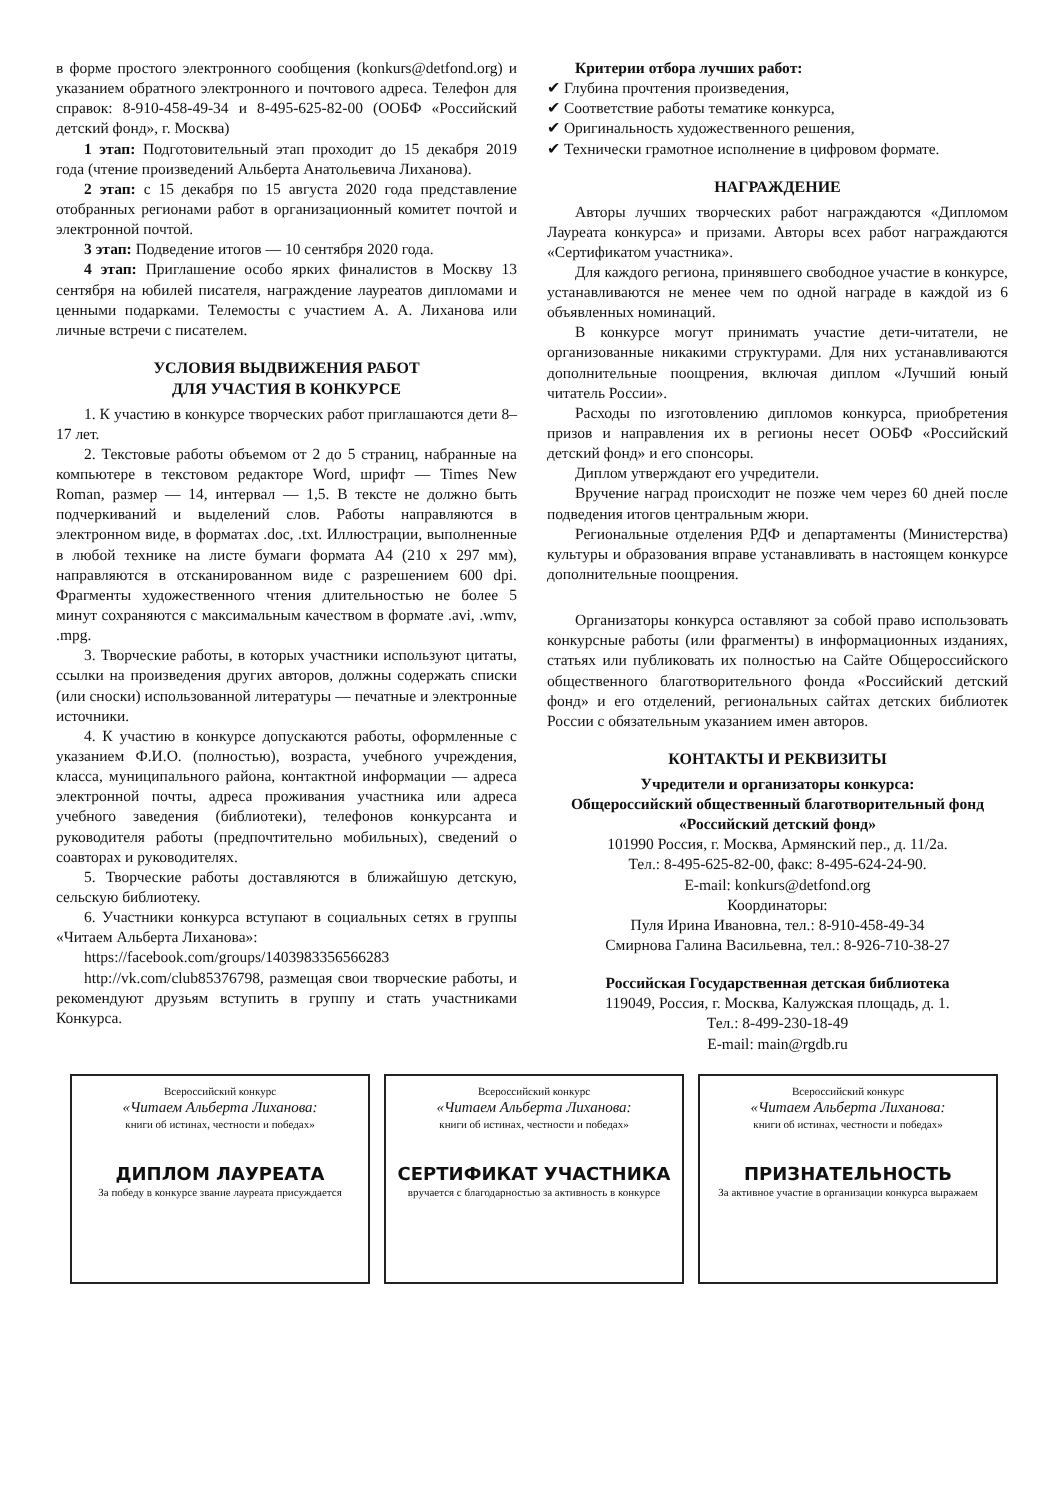в форме простого электронного сообщения (konkurs@detfond.org) и указанием обратного электронного и почтового адреса. Телефон для справок: 8-910-458-49-34 и 8-495-625-82-00 (ООБФ «Российский детский фонд», г. Москва)
1 этап: Подготовительный этап проходит до 15 декабря 2019 года (чтение произведений Альберта Анатольевича Лиханова).
2 этап: с 15 декабря по 15 августа 2020 года представление отобранных регионами работ в организационный комитет почтой и электронной почтой.
3 этап: Подведение итогов — 10 сентября 2020 года.
4 этап: Приглашение особо ярких финалистов в Москву 13 сентября на юбилей писателя, награждение лауреатов дипломами и ценными подарками. Телемосты с участием А. А. Лиханова или личные встречи с писателем.
УСЛОВИЯ ВЫДВИЖЕНИЯ РАБОТ
ДЛЯ УЧАСТИЯ В КОНКУРСЕ
1. К участию в конкурсе творческих работ приглашаются дети 8–17 лет.
2. Текстовые работы объемом от 2 до 5 страниц, набранные на компьютере в текстовом редакторе Word, шрифт — Times New Roman, размер — 14, интервал — 1,5. В тексте не должно быть подчеркиваний и выделений слов. Работы направляются в электронном виде, в форматах .doc, .txt. Иллюстрации, выполненные в любой технике на листе бумаги формата А4 (210 х 297 мм), направляются в отсканированном виде с разрешением 600 dpi. Фрагменты художественного чтения длительностью не более 5 минут сохраняются с максимальным качеством в формате .avi, .wmv, .mpg.
3. Творческие работы, в которых участники используют цитаты, ссылки на произведения других авторов, должны содержать списки (или сноски) использованной литературы — печатные и электронные источники.
4. К участию в конкурсе допускаются работы, оформленные с указанием Ф.И.О. (полностью), возраста, учебного учреждения, класса, муниципального района, контактной информации — адреса электронной почты, адреса проживания участника или адреса учебного заведения (библиотеки), телефонов конкурсанта и руководителя работы (предпочтительно мобильных), сведений о соавторах и руководителях.
5. Творческие работы доставляются в ближайшую детскую, сельскую библиотеку.
6. Участники конкурса вступают в социальных сетях в группы «Читаем Альберта Лиханова»:
https://facebook.com/groups/1403983356566283
http://vk.com/club85376798, размещая свои творческие работы, и рекомендуют друзьям вступить в группу и стать участниками Конкурса.
Критерии отбора лучших работ:
✔ Глубина прочтения произведения,
✔ Соответствие работы тематике конкурса,
✔ Оригинальность художественного решения,
✔ Технически грамотное исполнение в цифровом формате.
НАГРАЖДЕНИЕ
Авторы лучших творческих работ награждаются «Дипломом Лауреата конкурса» и призами. Авторы всех работ награждаются «Сертификатом участника».
Для каждого региона, принявшего свободное участие в конкурсе, устанавливаются не менее чем по одной награде в каждой из 6 объявленных номинаций.
В конкурсе могут принимать участие дети-читатели, не организованные никакими структурами. Для них устанавливаются дополнительные поощрения, включая диплом «Лучший юный читатель России».
Расходы по изготовлению дипломов конкурса, приобретения призов и направления их в регионы несет ООБФ «Российский детский фонд» и его спонсоры.
Диплом утверждают его учредители.
Вручение наград происходит не позже чем через 60 дней после подведения итогов центральным жюри.
Региональные отделения РДФ и департаменты (Министерства) культуры и образования вправе устанавливать в настоящем конкурсе дополнительные поощрения.
Организаторы конкурса оставляют за собой право использовать конкурсные работы (или фрагменты) в информационных изданиях, статьях или публиковать их полностью на Сайте Общероссийского общественного благотворительного фонда «Российский детский фонд» и его отделений, региональных сайтах детских библиотек России с обязательным указанием имен авторов.
КОНТАКТЫ И РЕКВИЗИТЫ
Учредители и организаторы конкурса:
Общероссийский общественный благотворительный фонд «Российский детский фонд»
101990 Россия, г. Москва, Армянский пер., д. 11/2а.
Тел.: 8-495-625-82-00, факс: 8-495-624-24-90.
E-mail: konkurs@detfond.org
Координаторы:
Пуля Ирина Ивановна, тел.: 8-910-458-49-34
Смирнова Галина Васильевна, тел.: 8-926-710-38-27
Российская Государственная детская библиотека
119049, Россия, г. Москва, Калужская площадь, д. 1.
Тел.: 8-499-230-18-49
E-mail: main@rgdb.ru
Всероссийский конкурс
«Читаем Альберта Лиханова:
книги об истинах, честности и победах»
ДИПЛОМ ЛАУРЕАТА
За победу в конкурсе звание лауреата присуждается
Всероссийский конкурс
«Читаем Альберта Лиханова:
книги об истинах, честности и победах»
СЕРТИФИКАТ УЧАСТНИКА
вручается с благодарностью за активность в конкурсе
Всероссийский конкурс
«Читаем Альберта Лиханова:
книги об истинах, честности и победах»
ПРИЗНАТЕЛЬНОСТЬ
За активное участие в организации конкурса выражаем